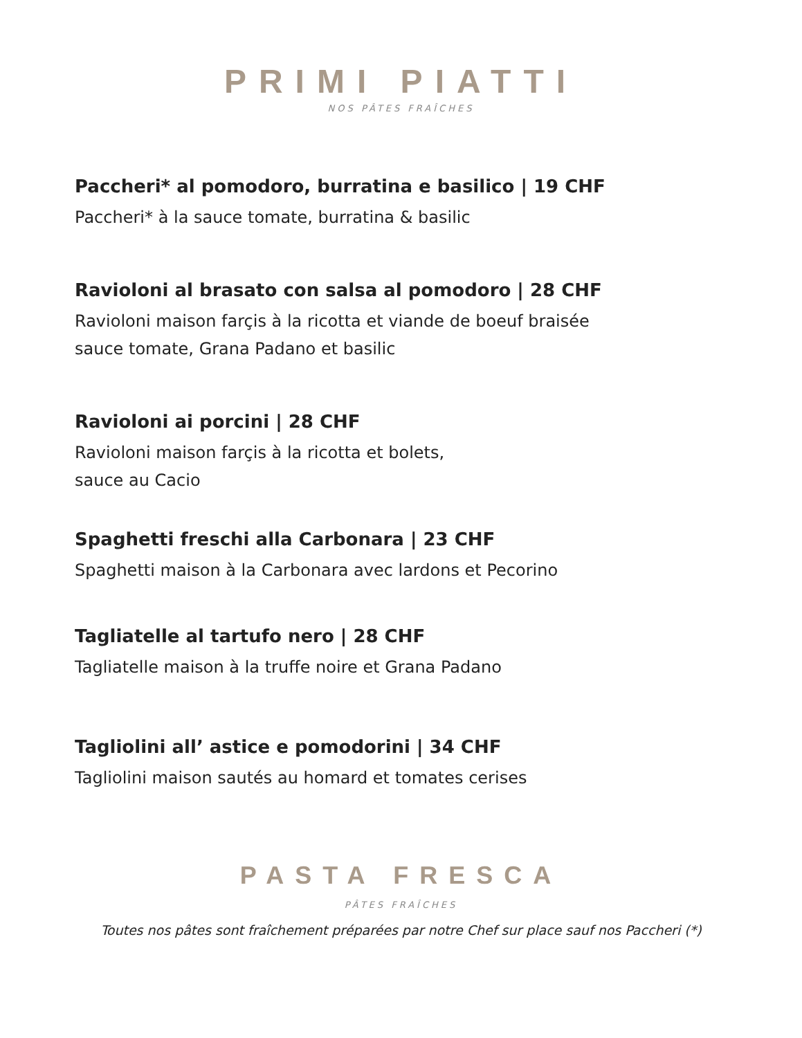PRIMI PIATTI
NOS PÂTES FRAÎCHES
Paccheri* al pomodoro, burratina e basilico | 19 CHF
Paccheri* à la sauce tomate, burratina & basilic
Ravioloni al brasato con salsa al pomodoro | 28 CHF
Ravioloni maison farçis à la ricotta et viande de boeuf braisée
sauce tomate, Grana Padano et basilic
Ravioloni ai porcini | 28 CHF
Ravioloni maison farçis à la ricotta et bolets,
sauce au Cacio
Spaghetti freschi alla Carbonara | 23 CHF
Spaghetti maison à la Carbonara avec lardons et Pecorino
Tagliatelle al tartufo nero | 28 CHF
Tagliatelle maison à la truffe noire et Grana Padano
Tagliolini all’ astice e pomodorini | 34 CHF
Tagliolini maison sautés au homard et tomates cerises
PASTA FRESCA
PÂTES FRAÎCHES
Toutes nos pâtes sont fraîchement préparées par notre Chef sur place sauf nos Paccheri (*)